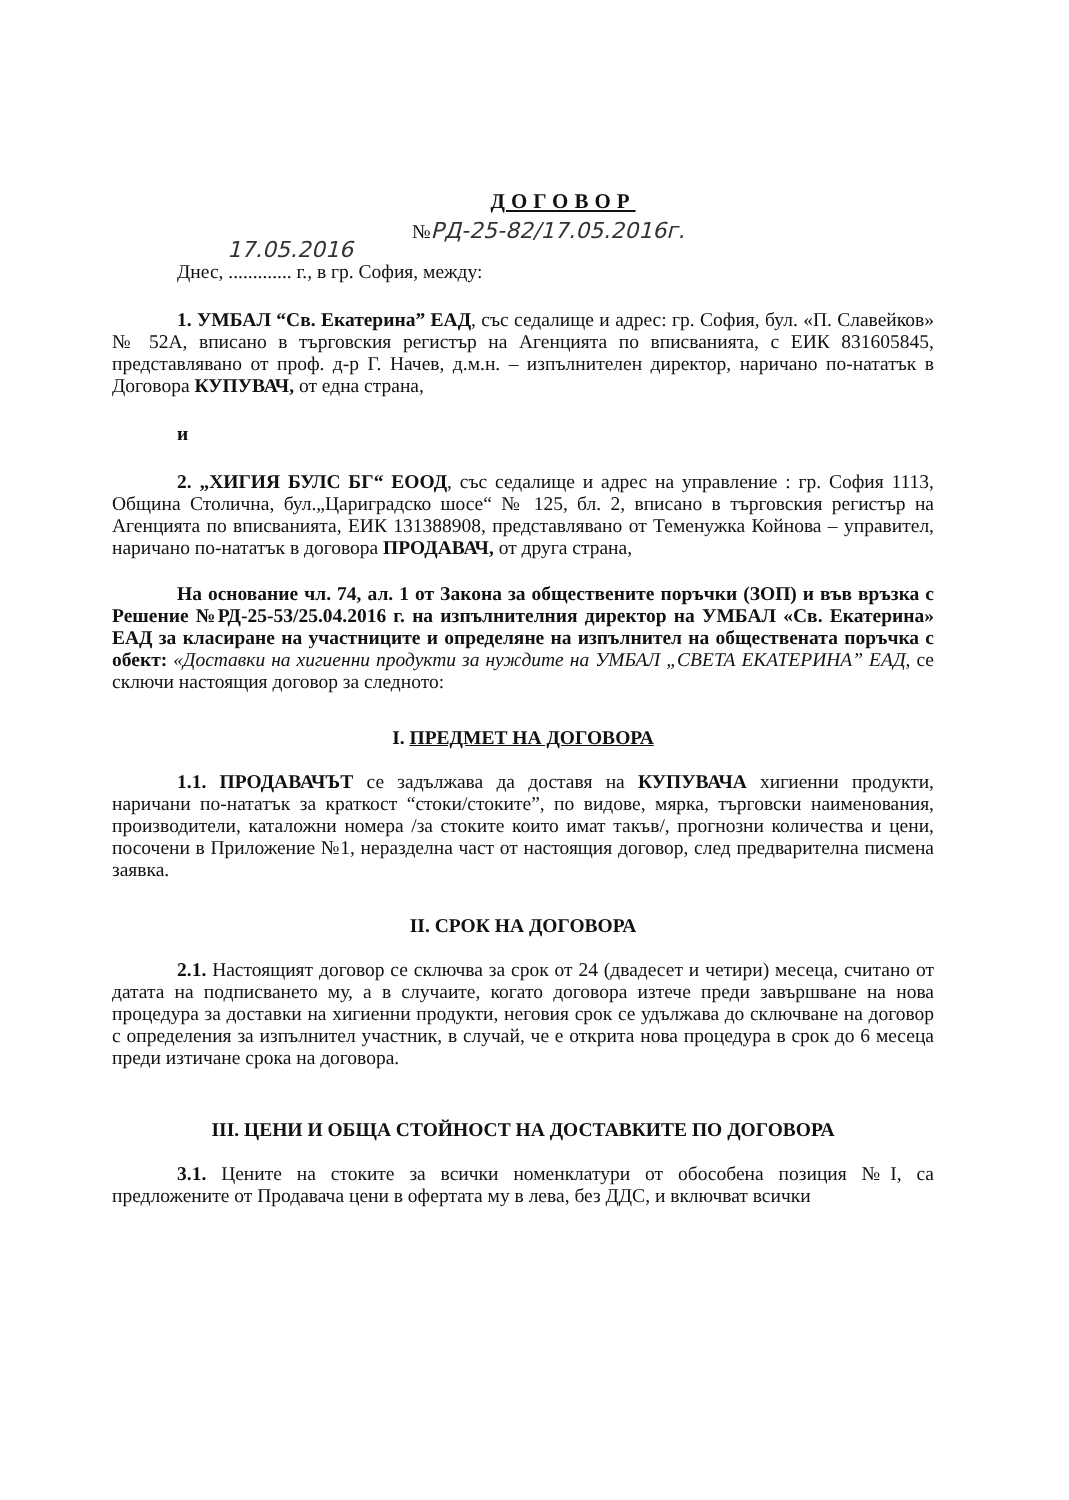ДОГОВОР
№РД-25-82/17.05.2016г.
17.05.2016
Днес, ............. г., в гр. София, между:
1. УМБАЛ “Св. Екатерина” ЕАД, със седалище и адрес: гр. София, бул. «П. Славейков» № 52А, вписано в търговския регистър на Агенцията по вписванията, с ЕИК 831605845, представлявано от проф. д-р Г. Начев, д.м.н. – изпълнителен директор, наричано по-нататък в Договора КУПУВАЧ, от една страна,
и
2. „ХИГИЯ БУЛС БГ“ ЕООД, със седалище и адрес на управление : гр. София 1113, Община Столична, бул.„Цариградско шосе“ № 125, бл. 2, вписано в търговския регистър на Агенцията по вписванията, ЕИК 131388908, представлявано от Теменужка Койнова – управител, наричано по-нататък в договора ПРОДАВАЧ, от друга страна,
На основание чл. 74, ал. 1 от Закона за обществените поръчки (ЗОП) и във връзка с Решение №РД-25-53/25.04.2016 г. на изпълнителния директор на УМБАЛ «Св. Екатерина» ЕАД за класиране на участниците и определяне на изпълнител на обществената поръчка с обект: «Доставки на хигиенни продукти за нуждите на УМБАЛ „СВЕТА ЕКАТЕРИНА” ЕАД, се сключи настоящия договор за следното:
I. ПРЕДМЕТ НА ДОГОВОРА
1.1. ПРОДАВАЧЪТ се задължава да доставя на КУПУВАЧА хигиенни продукти, наричани по-нататък за краткост “стоки/стоките”, по видове, мярка, търговски наименования, производители, каталожни номера /за стоките които имат такъв/, прогнозни количества и цени, посочени в Приложение №1, неразделна част от настоящия договор, след предварителна писмена заявка.
II. СРОК НА ДОГОВОРА
2.1. Настоящият договор се сключва за срок от 24 (двадесет и четири) месеца, считано от датата на подписването му, а в случаите, когато договора изтече преди завършване на нова процедура за доставки на хигиенни продукти, неговия срок се удължава до сключване на договор с определения за изпълнител участник, в случай, че е открита нова процедура в срок до 6 месеца преди изтичане срока на договора.
III. ЦЕНИ И ОБЩА СТОЙНОСТ НА ДОСТАВКИТЕ ПО ДОГОВОРА
3.1. Цените на стоките за всички номенклатури от обособена позиция №I, са предложените от Продавача цени в офертата му в лева, без ДДС, и включват всички